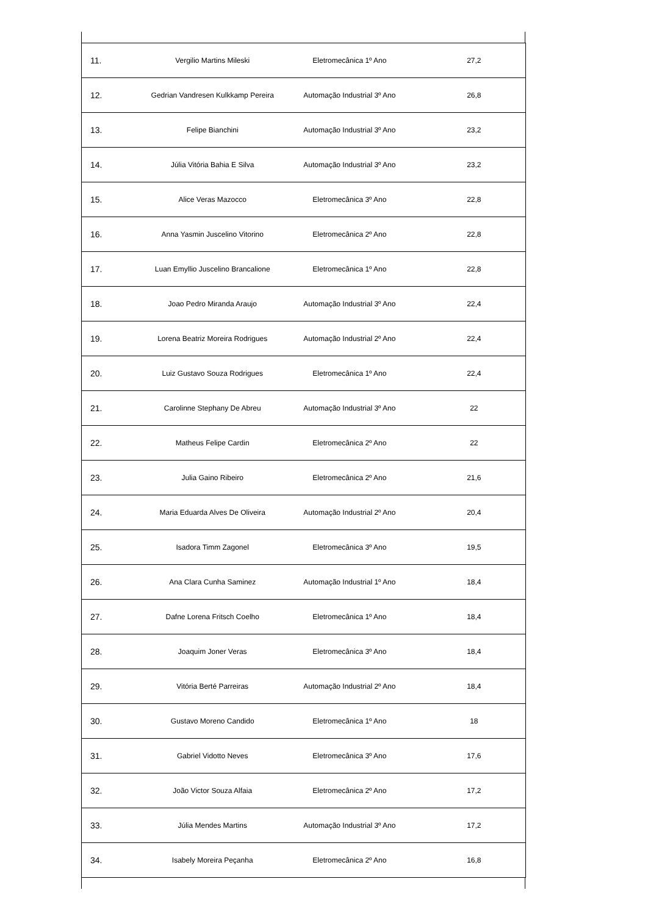| 11. | Vergilio Martins Mileski | Eletromecânica 1º Ano | 27,2 |
| 12. | Gedrian Vandresen Kulkkamp Pereira | Automação Industrial 3º Ano | 26,8 |
| 13. | Felipe Bianchini | Automação Industrial 3º Ano | 23,2 |
| 14. | Júlia Vitória Bahia E Silva | Automação Industrial 3º Ano | 23,2 |
| 15. | Alice Veras Mazocco | Eletromecânica 3º Ano | 22,8 |
| 16. | Anna Yasmin Juscelino Vitorino | Eletromecânica 2º Ano | 22,8 |
| 17. | Luan Emyllio Juscelino Brancalione | Eletromecânica 1º Ano | 22,8 |
| 18. | Joao Pedro Miranda Araujo | Automação Industrial 3º Ano | 22,4 |
| 19. | Lorena Beatriz Moreira Rodrigues | Automação Industrial 2º Ano | 22,4 |
| 20. | Luiz Gustavo Souza Rodrigues | Eletromecânica 1º Ano | 22,4 |
| 21. | Carolinne Stephany De Abreu | Automação Industrial 3º Ano | 22 |
| 22. | Matheus Felipe Cardin | Eletromecânica 2º Ano | 22 |
| 23. | Julia Gaino Ribeiro | Eletromecânica 2º Ano | 21,6 |
| 24. | Maria Eduarda Alves De Oliveira | Automação Industrial 2º Ano | 20,4 |
| 25. | Isadora Timm Zagonel | Eletromecânica 3º Ano | 19,5 |
| 26. | Ana Clara Cunha Saminez | Automação Industrial 1º Ano | 18,4 |
| 27. | Dafne Lorena Fritsch Coelho | Eletromecânica 1º Ano | 18,4 |
| 28. | Joaquim Joner Veras | Eletromecânica 3º Ano | 18,4 |
| 29. | Vitória Berté Parreiras | Automação Industrial 2º Ano | 18,4 |
| 30. | Gustavo Moreno Candido | Eletromecânica 1º Ano | 18 |
| 31. | Gabriel Vidotto Neves | Eletromecânica 3º Ano | 17,6 |
| 32. | João Victor Souza Alfaia | Eletromecânica 2º Ano | 17,2 |
| 33. | Júlia Mendes Martins | Automação Industrial 3º Ano | 17,2 |
| 34. | Isabely Moreira Peçanha | Eletromecânica 2º Ano | 16,8 |